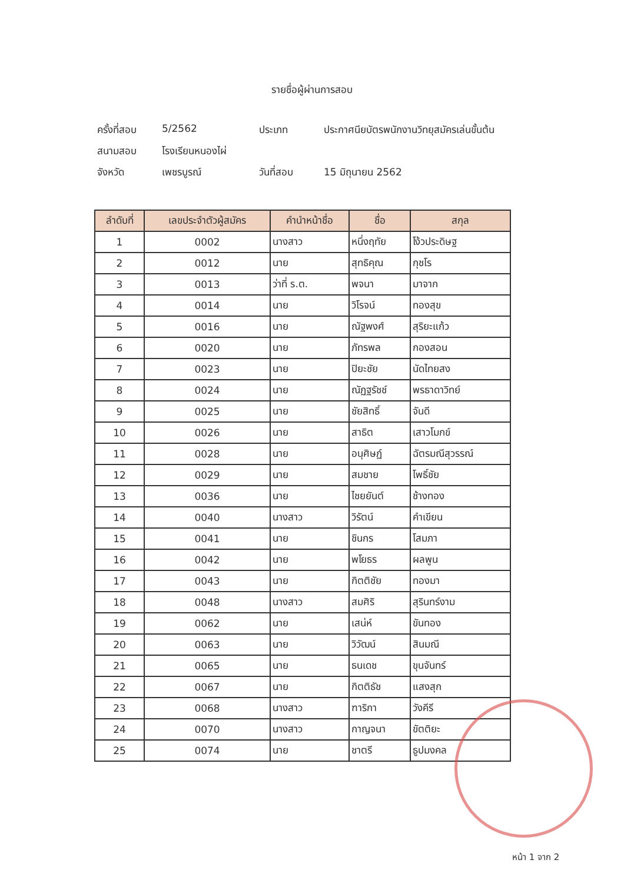รายชื่อผู้ผ่านการสอบ
ครั้งที่สอบ 5/2562 ประเภท ประกาศนียบัตรพนักงานวิทยุสมัครเล่นขั้นต้น
สนามสอบ โรงเรียนหนองไผ่
จังหวัด เพชรบูรณ์ วันที่สอบ 15 มิถุนายน 2562
| ลำดับที่ | เลขประจำตัวผู้สมัคร | คำนำหน้าชื่อ | ชื่อ | สกุล |
| --- | --- | --- | --- | --- |
| 1 | 0002 | นางสาว | หนึ่งฤทัย | โง้วประดิษฐ |
| 2 | 0012 | นาย | สุทธิคุณ | กุชโร |
| 3 | 0013 | ว่าที่ ร.ต. | พจนา | มาจาก |
| 4 | 0014 | นาย | วิโรจน์ | ทองสุข |
| 5 | 0016 | นาย | ณัฐพงศ์ | สุริยะแก้ว |
| 6 | 0020 | นาย | ภัทรพล | กองสอน |
| 7 | 0023 | นาย | ปิยะชัย | นัดไทยสง |
| 8 | 0024 | นาย | ณัฏฐรัชช์ | พรธาดาวิทย์ |
| 9 | 0025 | นาย | ชัยสิทธิ์ | จันดี |
| 10 | 0026 | นาย | สาธิต | เสาวโมกข์ |
| 11 | 0028 | นาย | อนุศิษฏ์ | ฉัตรมณีสุวรรณ์ |
| 12 | 0029 | นาย | สมชาย | โพธิ์ชัย |
| 13 | 0036 | นาย | ไชยยันต์ | ช้างทอง |
| 14 | 0040 | นางสาว | วิรัตน์ | คำเขียน |
| 15 | 0041 | นาย | ชินกร | โสมภา |
| 16 | 0042 | นาย | พโยธร | ผลพูน |
| 17 | 0043 | นาย | กิตติชัย | ทองมา |
| 18 | 0048 | นางสาว | สมศิริ | สุรินทร์งาม |
| 19 | 0062 | นาย | เสน่ห์ | ขันทอง |
| 20 | 0063 | นาย | วิวัฒน์ | สินมณี |
| 21 | 0065 | นาย | ธนเดช | ขุนจันทร์ |
| 22 | 0067 | นาย | กิตติธัช | แสงสุก |
| 23 | 0068 | นางสาว | ฑาริกา | วังคีรี |
| 24 | 0070 | นางสาว | กาญจนา | ขัตติยะ |
| 25 | 0074 | นาย | ชาตรี | ธูปมงคล |
หน้า 1 จาก 2